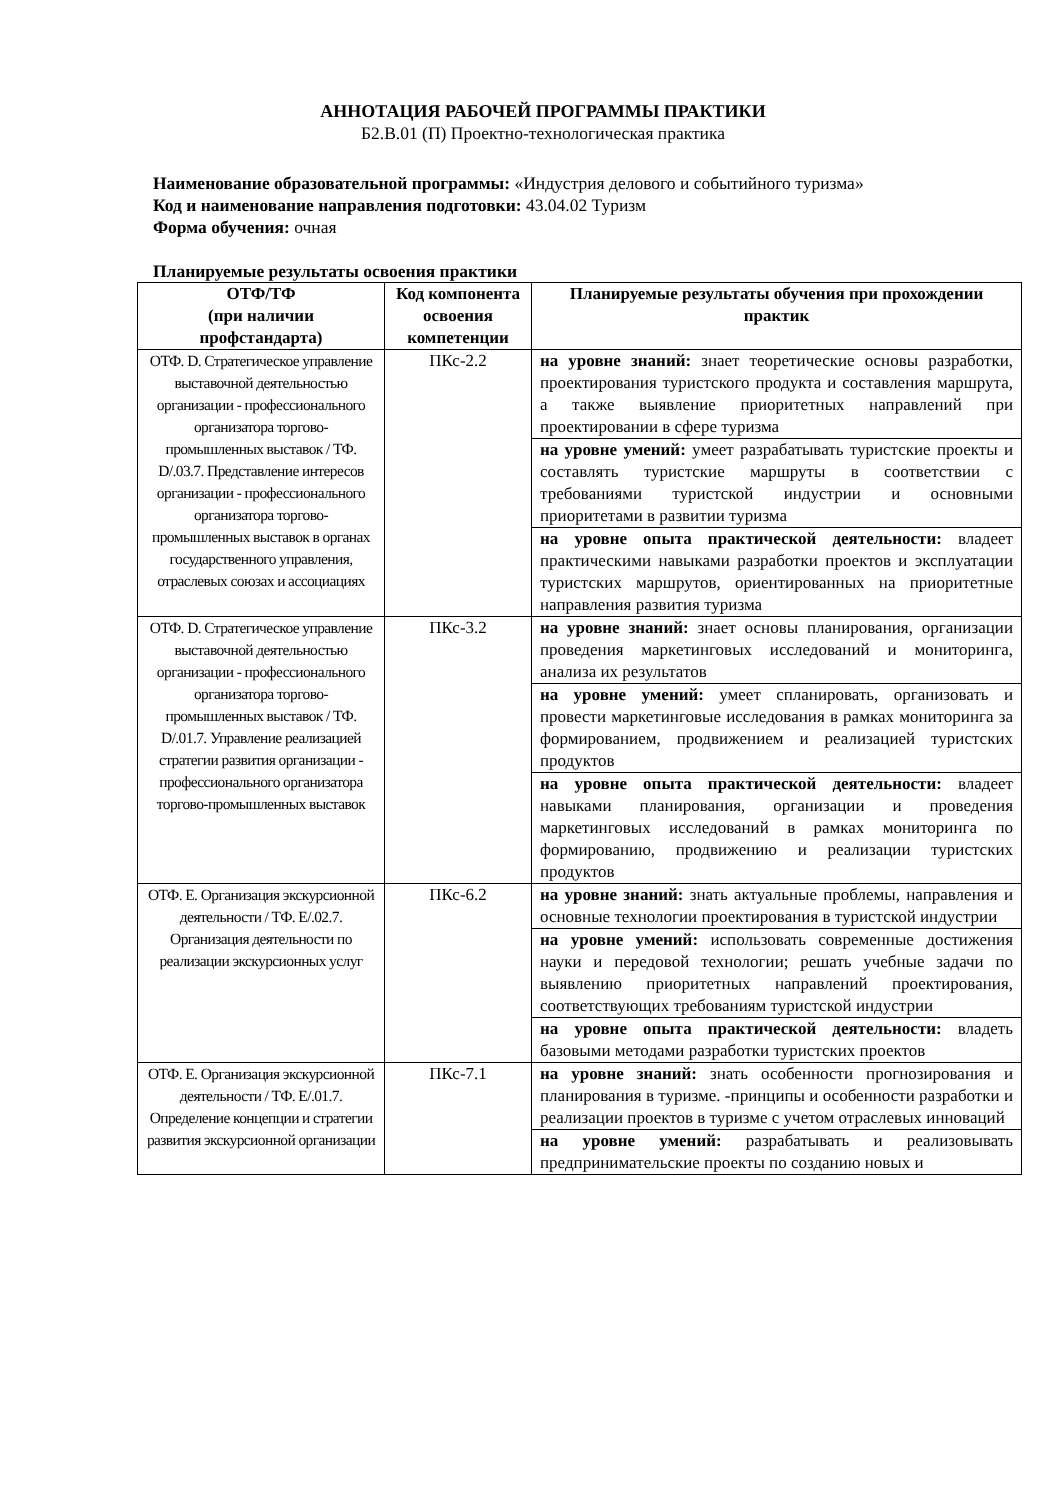АННОТАЦИЯ РАБОЧЕЙ ПРОГРАММЫ ПРАКТИКИ
Б2.В.01 (П) Проектно-технологическая практика
Наименование образовательной программы: «Индустрия делового и событийного туризма»
Код и наименование направления подготовки: 43.04.02 Туризм
Форма обучения: очная
Планируемые результаты освоения практики
| ОТФ/ТФ (при наличии профстандарта) | Код компонента освоения компетенции | Планируемые результаты обучения при прохождении практик |
| --- | --- | --- |
| ОТФ. D. Стратегическое управление выставочной деятельностью организации - профессионального организатора торгово-промышленных выставок / ТФ. D/.03.7. Представление интересов организации - профессионального организатора торгово-промышленных выставок в органах государственного управления, отраслевых союзах и ассоциациях | ПКс-2.2 | на уровне знаний: знает теоретические основы разработки, проектирования туристского продукта и составления маршрута, а также выявление приоритетных направлений при проектировании в сфере туризма |
| | | на уровне умений: умеет разрабатывать туристские проекты и составлять туристские маршруты в соответствии с требованиями туристской индустрии и основными приоритетами в развитии туризма |
| | | на уровне опыта практической деятельности: владеет практическими навыками разработки проектов и эксплуатации туристских маршрутов, ориентированных на приоритетные направления развития туризма |
| ОТФ. D. Стратегическое управление выставочной деятельностью организации - профессионального организатора торгово-промышленных выставок / ТФ. D/.01.7. Управление реализацией стратегии развития организации - профессионального организатора торгово-промышленных выставок | ПКс-3.2 | на уровне знаний: знает основы планирования, организации проведения маркетинговых исследований и мониторинга, анализа их результатов |
| | | на уровне умений: умеет спланировать, организовать и провести маркетинговые исследования в рамках мониторинга за формированием, продвижением и реализацией туристских продуктов |
| | | на уровне опыта практической деятельности: владеет навыками планирования, организации и проведения маркетинговых исследований в рамках мониторинга по формированию, продвижению и реализации туристских продуктов |
| ОТФ. E. Организация экскурсионной деятельности / ТФ. E/.02.7. Организация деятельности по реализации экскурсионных услуг | ПКс-6.2 | на уровне знаний: знать актуальные проблемы, направления и основные технологии проектирования в туристской индустрии |
| | | на уровне умений: использовать современные достижения науки и передовой технологии; решать учебные задачи по выявлению приоритетных направлений проектирования, соответствующих требованиям туристской индустрии |
| | | на уровне опыта практической деятельности: владеть базовыми методами разработки туристских проектов |
| ОТФ. E. Организация экскурсионной деятельности / ТФ. E/.01.7. Определение концепции и стратегии развития экскурсионной организации | ПКс-7.1 | на уровне знаний: знать особенности прогнозирования и планирования в туризме. -принципы и особенности разработки и реализации проектов в туризме с учетом отраслевых инноваций |
| | | на уровне умений: разрабатывать и реализовывать предпринимательские проекты по созданию новых и |